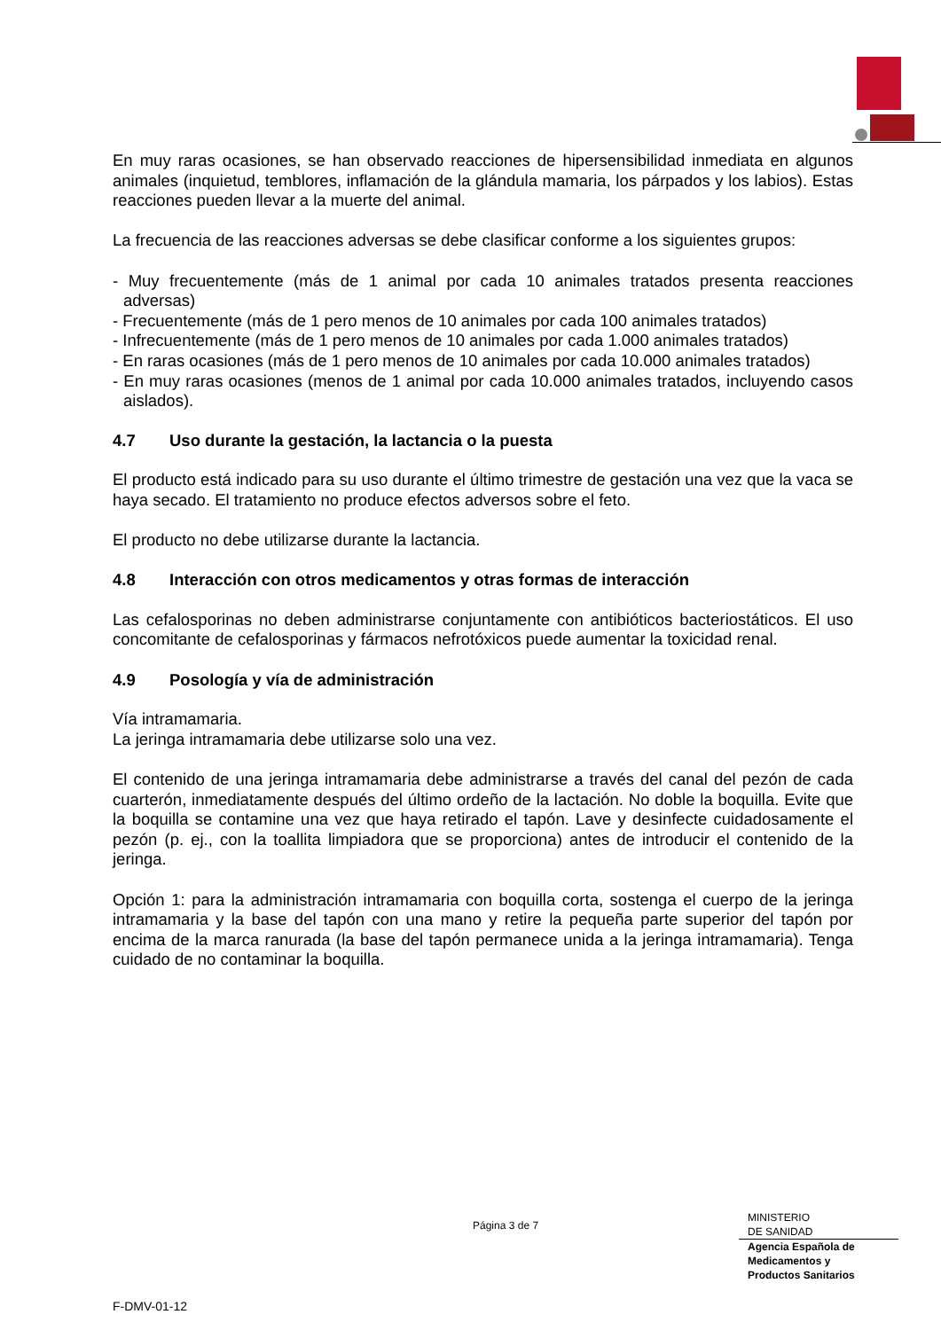En muy raras ocasiones, se han observado reacciones de hipersensibilidad inmediata en algunos animales (inquietud, temblores, inflamación de la glándula mamaria, los párpados y los labios). Estas reacciones pueden llevar a la muerte del animal.
La frecuencia de las reacciones adversas se debe clasificar conforme a los siguientes grupos:
- Muy frecuentemente (más de 1 animal por cada 10 animales tratados presenta reacciones adversas)
- Frecuentemente (más de 1 pero menos de 10 animales por cada 100 animales tratados)
- Infrecuentemente (más de 1 pero menos de 10 animales por cada 1.000 animales tratados)
- En raras ocasiones (más de 1 pero menos de 10 animales por cada 10.000 animales tratados)
- En muy raras ocasiones (menos de 1 animal por cada 10.000 animales tratados, incluyendo casos aislados).
4.7 Uso durante la gestación, la lactancia o la puesta
El producto está indicado para su uso durante el último trimestre de gestación una vez que la vaca se haya secado. El tratamiento no produce efectos adversos sobre el feto.
El producto no debe utilizarse durante la lactancia.
4.8 Interacción con otros medicamentos y otras formas de interacción
Las cefalosporinas no deben administrarse conjuntamente con antibióticos bacteriostáticos. El uso concomitante de cefalosporinas y fármacos nefrotóxicos puede aumentar la toxicidad renal.
4.9 Posología y vía de administración
Vía intramamaria.
La jeringa intramamaria debe utilizarse solo una vez.
El contenido de una jeringa intramamaria debe administrarse a través del canal del pezón de cada cuarterón, inmediatamente después del último ordeño de la lactación. No doble la boquilla. Evite que la boquilla se contamine una vez que haya retirado el tapón. Lave y desinfecte cuidadosamente el pezón (p. ej., con la toallita limpiadora que se proporciona) antes de introducir el contenido de la jeringa.
Opción 1: para la administración intramamaria con boquilla corta, sostenga el cuerpo de la jeringa intramamaria y la base del tapón con una mano y retire la pequeña parte superior del tapón por encima de la marca ranurada (la base del tapón permanece unida a la jeringa intramamaria). Tenga cuidado de no contaminar la boquilla.
Página 3 de 7
MINISTERIO
DE SANIDAD
Agencia Española de
Medicamentos y
Productos Sanitarios
F-DMV-01-12